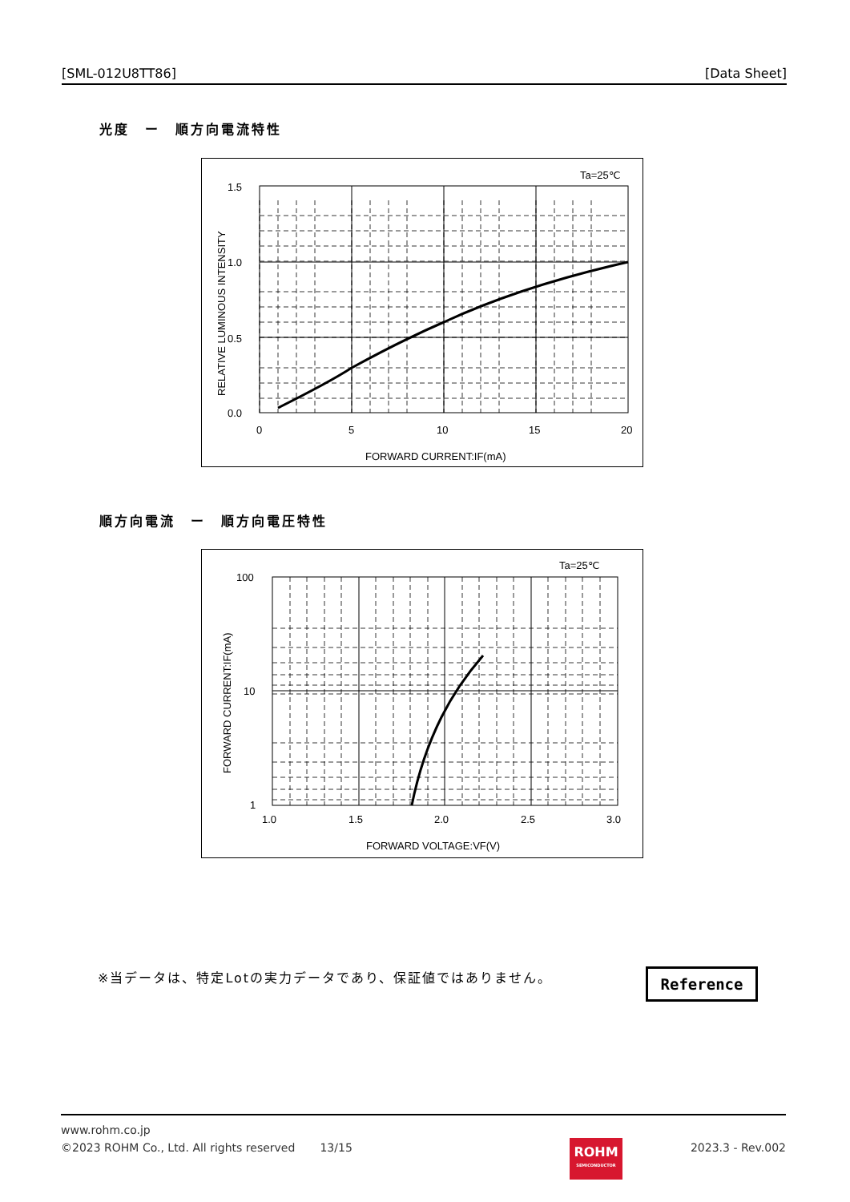[SML-012U8TT86] [Data Sheet]
光度　ー　順方向電流特性
Ta=25℃
1.5
1.0
0.5
0.0
0
5
10
15
20
FORWARD CURRENT:IF(mA)
RELATIVE LUMINOUS INTENSITY
順方向電流　ー　順方向電圧特性
Ta=25℃
100
10
1
1.0
1.5
2.0
2.5
3.0
FORWARD VOLTAGE:VF(V)
FORWARD CURRENT:IF(mA)
※当データは、特定Lotの実力データであり、保証値ではありません。
Reference
www.rohm.co.jp
©2023 ROHM Co., Ltd. All rights reserved 13/15 2023.3 - Rev.002
ROHM
SEMICONDUCTOR